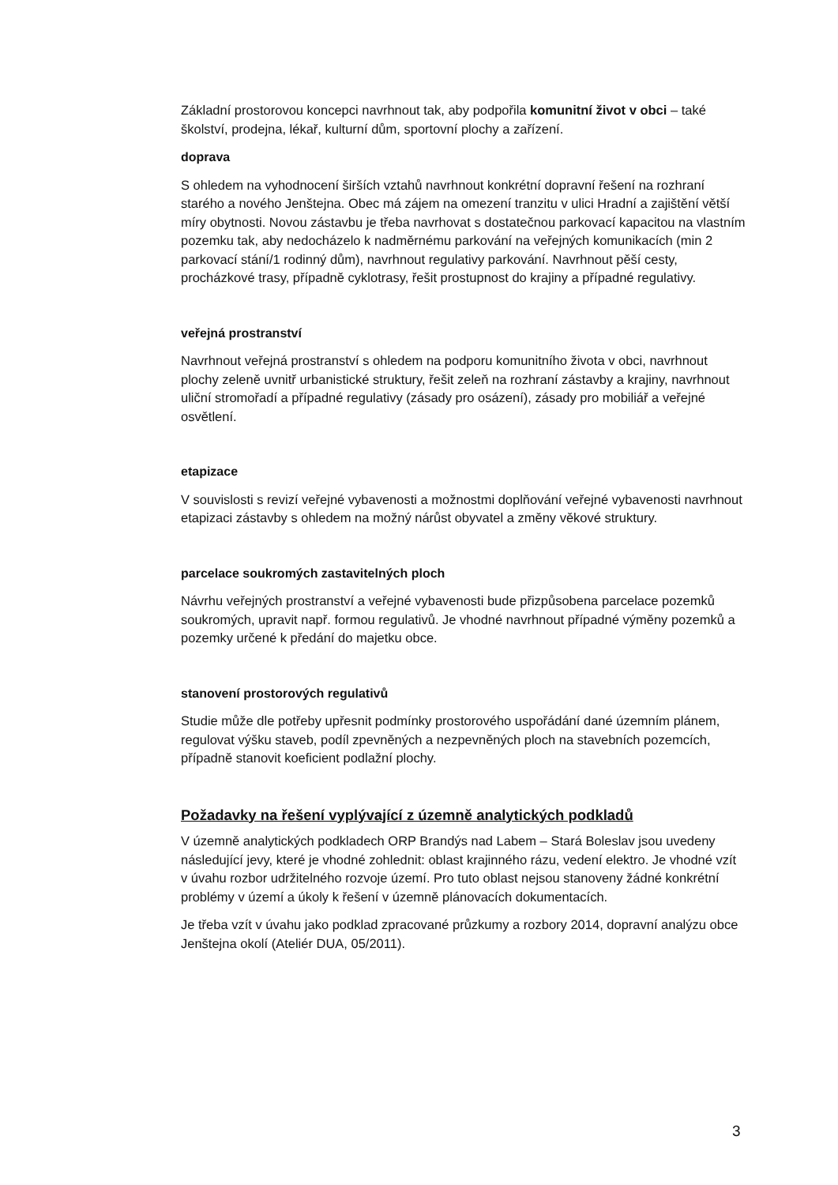Základní prostorovou koncepci navrhnout tak, aby podpořila komunitní život v obci – také školství, prodejna, lékař, kulturní dům, sportovní plochy a zařízení.
doprava
S ohledem na vyhodnocení širších vztahů navrhnout konkrétní dopravní řešení na rozhraní starého a nového Jenštejna. Obec má zájem na omezení tranzitu v ulici Hradní a zajištění větší míry obytnosti. Novou zástavbu je třeba navrhovat s dostatečnou parkovací kapacitou na vlastním pozemku tak, aby nedocházelo k nadměrnému parkování na veřejných komunikacích (min 2 parkovací stání/1 rodinný dům), navrhnout regulativy parkování. Navrhnout pěší cesty, procházkové trasy, případně cyklotrasy, řešit prostupnost do krajiny a případné regulativy.
veřejná prostranství
Navrhnout veřejná prostranství s ohledem na podporu komunitního života v obci, navrhnout plochy zeleně uvnitř urbanistické struktury, řešit zeleň na rozhraní zástavby a krajiny, navrhnout uliční stromořadí a případné regulativy (zásady pro osázení), zásady pro mobiliář a veřejné osvětlení.
etapizace
V souvislosti s revizí veřejné vybavenosti a možnostmi doplňování veřejné vybavenosti navrhnout etapizaci zástavby s ohledem na možný nárůst obyvatel a změny věkové struktury.
parcelace soukromých zastavitelných ploch
Návrhu veřejných prostranství a veřejné vybavenosti bude přizpůsobena parcelace pozemků soukromých, upravit např. formou regulativů. Je vhodné navrhnout případné výměny pozemků a pozemky určené k předání do majetku obce.
stanovení prostorových regulativů
Studie může dle potřeby upřesnit podmínky prostorového uspořádání dané územním plánem, regulovat výšku staveb, podíl zpevněných a nezpevněných ploch na stavebních pozemcích, případně stanovit koeficient podlažní plochy.
Požadavky na řešení vyplývající z územně analytických podkladů
V územně analytických podkladech ORP Brandýs nad Labem – Stará Boleslav jsou uvedeny následující jevy, které je vhodné zohlednit: oblast krajinného rázu, vedení elektro. Je vhodné vzít v úvahu rozbor udržitelného rozvoje území. Pro tuto oblast nejsou stanoveny žádné konkrétní problémy v území a úkoly k řešení v územně plánovacích dokumentacích.
Je třeba vzít v úvahu jako podklad zpracované průzkumy a rozbory 2014, dopravní analýzu obce Jenštejna okolí (Ateliér DUA, 05/2011).
3